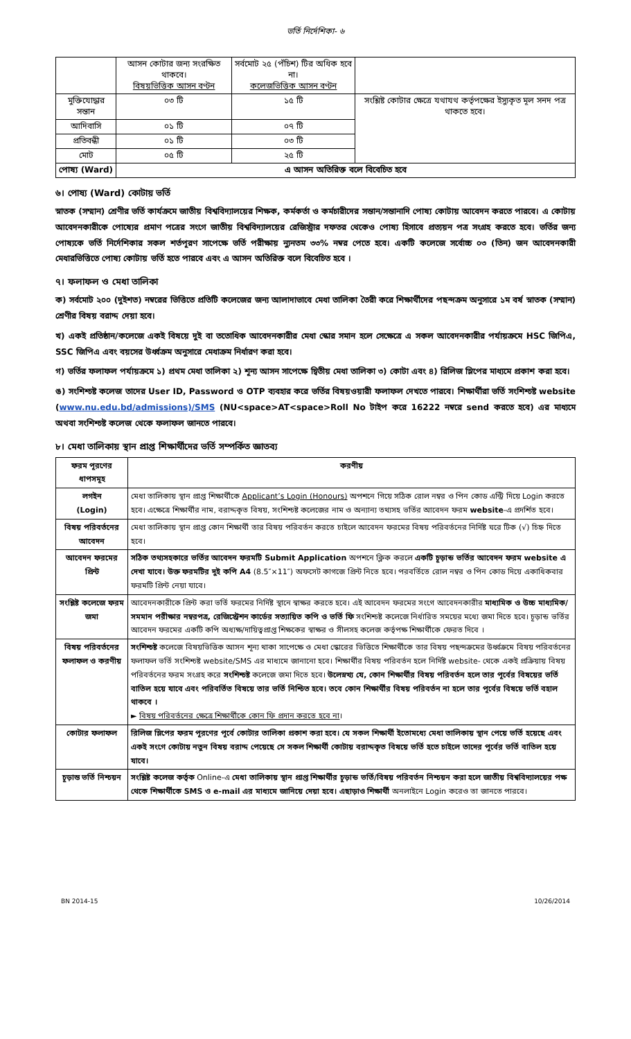ভর্তি নির্দেশিকা- ৬
| | আসন কোটার জন্য সংরক্ষিত থাকবে। বিষয়ভিত্তিক আসন বণ্টন | সর্বমোট ২৫ (পঁচিশ) টির অধিক হবে না। কলেজভিত্তিক আসন বণ্টন | |
| মুক্তিযোদ্ধার সন্তান | ০৩ টি | ১৫ টি | সংশ্লিষ্ট কোটার ক্ষেত্রে যথাযথ কর্তৃপক্ষের ইস্যুকৃত মূল সনদ পত্র থাকতে হবে। |
| আদিবাসি | ০১ টি | ০৭ টি | |
| প্রতিবন্ধী | ০১ টি | ০৩ টি | |
| মোট | ০৫ টি | ২৫ টি | |
| পোষ্য (Ward) | এ আসন অতিরিক্ত বলে বিবেচিত হবে | | |
৬। পোষ্য (Ward) কোটায় ভর্তি
স্নাতক (সম্মান) শ্রেণীর ভর্তি কার্যক্রমে জাতীয় বিশ্ববিদ্যালয়ের শিক্ষক, কর্মকর্তা ও কর্মচারীদের সন্তান/সন্তানাদি পোষ্য কোটায় আবেদন করতে পারবে। এ কোটায় আবেদনকারীকে পোষ্যের প্রমাণ পত্রের সংগে জাতীয় বিশ্ববিদ্যালয়ের রেজিস্ট্রার দফতর থেকেও পোষ্য হিসাবে প্রত্যয়ন পত্র সংগ্রহ করতে হবে। ভর্তির জন্য পোষ্যকে ভর্তি নির্দেশিকার সকল শর্তপূরণ সাপেক্ষে ভর্তি পরীক্ষায় ন্যুনতম ৩৩% নম্বর পেতে হবে। একটি কলেজে সর্বোচ্চ ০৩ (তিন) জন আবেদনকারী মেধারভিত্তিতে পোষ্য কোটায় ভর্তি হতে পারবে এবং এ আসন অতিরিক্ত বলে বিবেচিত হবে ।
৭। ফলাফল ও মেধা তালিকা
ক) সর্বমোট ২০০ (দুইশত) নম্বরের ভিত্তিতে প্রতিটি কলেজের জন্য আলাদাভাবে মেধা তালিকা তৈরী করে শিক্ষার্থীদের পছন্দক্রম অনুসারে ১ম বর্ষ স্নাতক (সম্মান) শ্রেণীর বিষয় বরাদ্দ দেয়া হবে।
খ) একই প্রতিষ্ঠান/কলেজে একই বিষয়ে দুই বা ততোধিক আবেদনকারীর মেধা স্কোর সমান হলে সেক্ষেত্রে এ সকল আবেদনকারীর পর্যায়ক্রমে HSC জিপিএ, SSC জিপিএ এবং বয়সের উর্ধ্বক্রম অনুসারে মেধাক্রম নির্ধারণ করা হবে।
গ) ভর্তির ফলাফল পর্যায়ক্রমে ১) প্রথম মেধা তালিকা ২) শূন্য আসন সাপেক্ষে দ্বিতীয় মেধা তালিকা ৩) কোটা এবং ৪) রিলিজ স্লিপের মাধ্যমে প্রকাশ করা হবে।
ঙ) সংশিশ্চষ্ট কলেজ তাদের User ID, Password ও OTP ব্যবহার করে ভর্তির বিষয়ওয়ারী ফলাফল দেখতে পারবে। শিক্ষার্থীরা ভর্তি সংশিশ্চষ্ট website (www.nu.edu.bd/admissions)/SMS (NU<space>AT<space>Roll No টাইপ করে 16222 নম্বরে send করতে হবে) এর মাধ্যমে অথবা সংশিশ্চষ্ট কলেজ থেকে ফলাফল জানতে পারবে।
৮। মেধা তালিকায় স্থান প্রাপ্ত শিক্ষার্থীদের ভর্তি সম্পর্কিত জ্ঞাতব্য
| ফরম পূরণের ধাপসমূহ | করণীয় |
| লগইন (Login) | মেধা তালিকায় স্থান প্রাপ্ত শিক্ষার্থীকে Applicant’s Login (Honours) অপশনে গিয়ে সঠিক রোল নম্বর ও পিন কোড এন্ট্রি দিয়ে Login করতে হবে। এক্ষেত্রে শিক্ষার্থীর নাম, বরাদ্দকৃত বিষয়, সংশিশ্চষ্ট কলেজের নাম ও অন্যান্য তথ্যসহ ভর্তির আবেদন ফরম website -এ প্রদর্শিত হবে। |
| বিষয় পরিবর্তনের আবেদন | মেধা তালিকায় স্থান প্রাপ্ত কোন শিক্ষার্থী তার বিষয় পরিবর্তন করতে চাইলে আবেদন ফরমের বিষয় পরিবর্তনের নির্দিষ্ট ঘরে টিক (√) চিহ্ন দিতে হবে। |
| আবেদন ফরমের প্রিন্ট | সঠিক তথ্যসহকারে ভর্তির আবেদন ফরমটি Submit Application অপশনে ক্লিক করলে একটি চূড়ান্ড ভর্তির আবেদন ফরম website এ দেখা যাবে। উক্ত ফরমটির দুই কপি A4 (8.5″×11″) অফসেট কাগজে প্রিন্ট নিতে হবে। পরবর্তিতে রোল নম্বর ও পিন কোড দিয়ে একাধিকবার ফরমটি প্রিন্ট নেয়া যাবে। |
| সংশ্লিষ্ট কলেজে ফরম জমা | আবেদনকারীকে প্রিন্ট করা ভর্তি ফরমের নির্দিষ্ট স্থানে স্বাক্ষর করতে হবে। এই আবেদন ফরমের সংগে আবেদনকারীর মাধ্যমিক ও উচ্চ মাধ্যমিক/সমমান পরীক্ষার নম্বরপত্র, রেজিস্ট্রেশন কার্ডের সত্যায়িত কপি ও ভর্তি ফি সংশিশ্চষ্ট কলেজে নির্ধারিত সময়ের মধ্যে জমা দিতে হবে। চূড়ান্ড ভর্তির আবেদন ফরমের একটি কপি অধ্যক্ষ/দায়িত্বপ্রাপ্ত শিক্ষকের স্বাক্ষর ও সীলসহ কলেজ কর্তৃপক্ষ শিক্ষার্থীকে ফেরত দিবে । |
| বিষয় পরিবর্তনের ফলাফল ও করণীয় | সংশিশ্চষ্ট কলেজে বিষয়ভিত্তিক আসন শূন্য থাকা সাপেক্ষে ও মেধা স্কোরের ভিত্তিতে শিক্ষার্থীকে তার বিষয় পছন্দক্রমের উর্ধ্বক্রমে বিষয় পরিবর্তনের ফলাফল ভর্তি সংশিশ্চষ্ট website/SMS এর মাধ্যমে জানানো হবে। শিক্ষার্থীর বিষয় পরিবর্তন হলে নির্দিষ্ট website- থেকে একই প্রক্রিয়ায় বিষয় পরিবর্তনের ফরম সংগ্রহ করে সংশিশ্চষ্ট কলেজে জমা দিতে হবে। উলেস্নখ্য যে, কোন শিক্ষার্থীর বিষয় পরিবর্তন হলে তার পূর্বের বিষয়ের ভর্তি বাতিল হয়ে যাবে এবং পরিবর্তিত বিষয়ে তার ভর্তি নিশ্চিত হবে। তবে কোন শিক্ষার্থীর বিষয় পরিবর্তন না হলে তার পূর্বের বিষয়ে ভর্তি বহাল থাকবে । ► বিষয় পরিবর্তনের ক্ষেত্রে শিক্ষার্থীকে কোন ফি প্রদান করতে হবে না । |
| কোটার ফলাফল | রিলিজ স্লিপের ফরম পূরণের পূর্বে কোটার তালিকা প্রকাশ করা হবে। যে সকল শিক্ষার্থী ইতোমধ্যে মেধা তালিকায় স্থান পেয়ে ভর্তি হয়েছে এবং একই সংগে কোটায় নতুন বিষয় বরাদ্দ পেয়েছে সে সকল শিক্ষার্থী কোটায় বরাদ্দকৃত বিষয়ে ভর্তি হতে চাইলে তাদের পূর্বের ভর্তি বাতিল হয়ে যাবে। |
| চূড়ান্ত ভর্তি নিশ্চয়ন | সংশ্লিষ্ট কলেজ কর্তৃক Online-এ মেধা তালিকায় স্থান প্রাপ্ত শিক্ষার্থীর চূড়ান্ড ভর্তি/বিষয় পরিবর্তন নিশ্চয়ন করা হলে জাতীয় বিশ্ববিদ্যালয়ের পক্ষ থেকে শিক্ষার্থীকে SMS ও e-mail এর মাধ্যমে জানিয়ে দেয়া হবে। এছাড়াও শিক্ষার্থী অনলাইনে Login করেও তা জানতে পারবে। |
BN 2014-15 10/26/2014